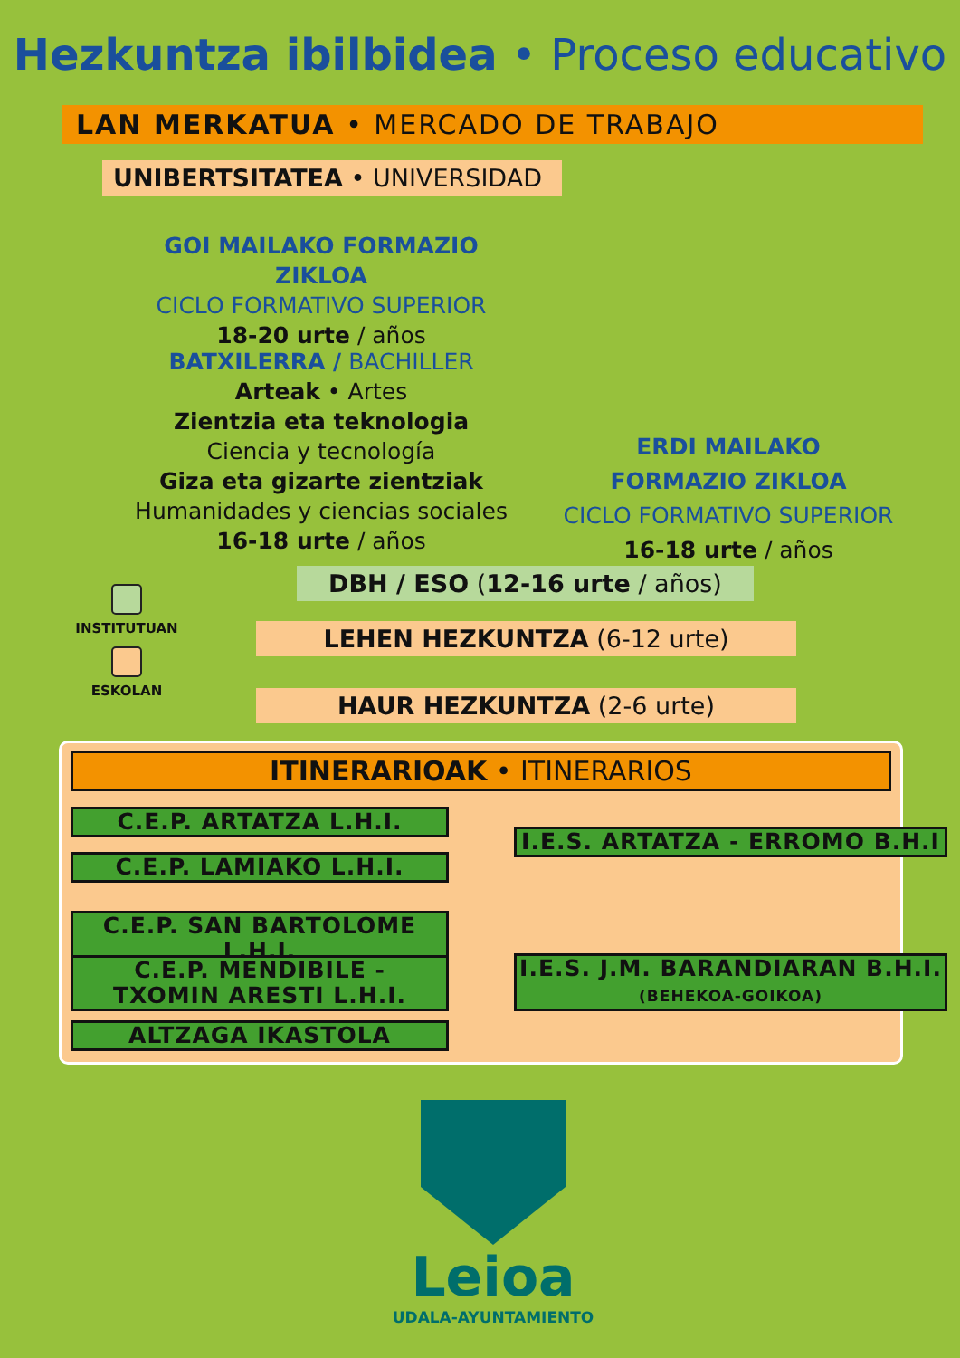Hezkuntza ibilbidea • Proceso educativo
LAN MERKATUA • MERCADO DE TRABAJO
UNIBERTSITATEA • UNIVERSIDAD
GOI MAILAKO FORMAZIO ZIKLOA
CICLO FORMATIVO SUPERIOR
18-20 urte / años
BATXILERRA / BACHILLER
Arteak • Artes
Zientzia eta teknologia
Ciencia y tecnología
Giza eta gizarte zientziak
Humanidades y ciencias sociales
16-18 urte / años
ERDI MAILAKO
FORMAZIO ZIKLOA
CICLO FORMATIVO SUPERIOR
16-18 urte / años
DBH / ESO (12-16 urte / años)
LEHEN HEZKUNTZA (6-12 urte)
HAUR HEZKUNTZA (2-6 urte)
INSTITUTUAN
ESKOLAN
ITINERARIOAK • ITINERARIOS
C.E.P. ARTATZA L.H.I.
C.E.P. LAMIAKO L.H.I.
I.E.S. ARTATZA - ERROMO B.H.I
C.E.P. SAN BARTOLOME L.H.I.
C.E.P. MENDIBILE -
TXOMIN ARESTI L.H.I.
ALTZAGA IKASTOLA
I.E.S. J.M. BARANDIARAN B.H.I.
(BEHEKOA-GOIKOA)
Leioa
UDALA-AYUNTAMIENTO